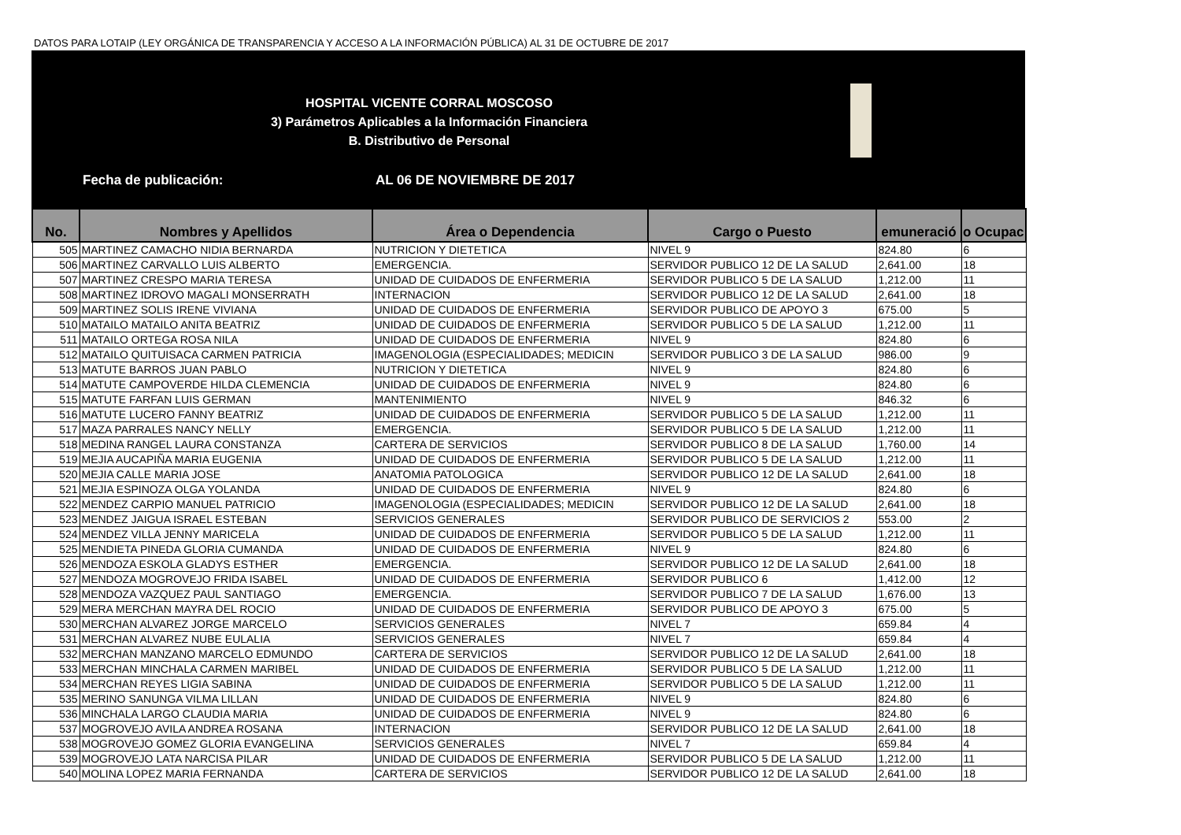DATOS PARA LOTAIP (LEY ORGÁNICA DE TRANSPARENCIA Y ACCESO A LA INFORMACIÓN PÚBLICA) AL 31 DE OCTUBRE DE 2017
HOSPITAL VICENTE CORRAL MOSCOSO
3) Parámetros Aplicables a la Información Financiera
B. Distributivo de Personal
Fecha de publicación: AL 06 DE NOVIEMBRE DE 2017
| No. | Nombres y Apellidos | Área o Dependencia | Cargo o Puesto | emuneració | o Ocupac |
| --- | --- | --- | --- | --- | --- |
| 505 | MARTINEZ CAMACHO NIDIA BERNARDA | NUTRICION Y DIETETICA | NIVEL 9 | 824.80 | 6 |
| 506 | MARTINEZ CARVALLO LUIS ALBERTO | EMERGENCIA. | SERVIDOR PUBLICO 12 DE LA SALUD | 2,641.00 | 18 |
| 507 | MARTINEZ CRESPO MARIA TERESA | UNIDAD DE CUIDADOS DE ENFERMERIA | SERVIDOR PUBLICO 5 DE LA SALUD | 1,212.00 | 11 |
| 508 | MARTINEZ IDROVO MAGALI MONSERRATH | INTERNACION | SERVIDOR PUBLICO 12 DE LA SALUD | 2,641.00 | 18 |
| 509 | MARTINEZ SOLIS IRENE VIVIANA | UNIDAD DE CUIDADOS DE ENFERMERIA | SERVIDOR PUBLICO DE APOYO 3 | 675.00 | 5 |
| 510 | MATAILO MATAILO ANITA BEATRIZ | UNIDAD DE CUIDADOS DE ENFERMERIA | SERVIDOR PUBLICO 5 DE LA SALUD | 1,212.00 | 11 |
| 511 | MATAILO ORTEGA ROSA NILA | UNIDAD DE CUIDADOS DE ENFERMERIA | NIVEL 9 | 824.80 | 6 |
| 512 | MATAILO QUITUISACA CARMEN PATRICIA | IMAGENOLOGIA (ESPECIALIDADES; MEDICIN | SERVIDOR PUBLICO 3 DE LA SALUD | 986.00 | 9 |
| 513 | MATUTE BARROS JUAN PABLO | NUTRICION Y DIETETICA | NIVEL 9 | 824.80 | 6 |
| 514 | MATUTE CAMPOVERDE HILDA CLEMENCIA | UNIDAD DE CUIDADOS DE ENFERMERIA | NIVEL 9 | 824.80 | 6 |
| 515 | MATUTE FARFAN LUIS GERMAN | MANTENIMIENTO | NIVEL 9 | 846.32 | 6 |
| 516 | MATUTE LUCERO FANNY BEATRIZ | UNIDAD DE CUIDADOS DE ENFERMERIA | SERVIDOR PUBLICO 5 DE LA SALUD | 1,212.00 | 11 |
| 517 | MAZA PARRALES NANCY NELLY | EMERGENCIA. | SERVIDOR PUBLICO 5 DE LA SALUD | 1,212.00 | 11 |
| 518 | MEDINA RANGEL LAURA CONSTANZA | CARTERA DE SERVICIOS | SERVIDOR PUBLICO 8 DE LA SALUD | 1,760.00 | 14 |
| 519 | MEJIA AUCAPIÑA MARIA EUGENIA | UNIDAD DE CUIDADOS DE ENFERMERIA | SERVIDOR PUBLICO 5 DE LA SALUD | 1,212.00 | 11 |
| 520 | MEJIA CALLE MARIA JOSE | ANATOMIA PATOLOGICA | SERVIDOR PUBLICO 12 DE LA SALUD | 2,641.00 | 18 |
| 521 | MEJIA ESPINOZA OLGA YOLANDA | UNIDAD DE CUIDADOS DE ENFERMERIA | NIVEL 9 | 824.80 | 6 |
| 522 | MENDEZ CARPIO MANUEL PATRICIO | IMAGENOLOGIA (ESPECIALIDADES; MEDICIN | SERVIDOR PUBLICO 12 DE LA SALUD | 2,641.00 | 18 |
| 523 | MENDEZ JAIGUA ISRAEL ESTEBAN | SERVICIOS GENERALES | SERVIDOR PUBLICO DE SERVICIOS 2 | 553.00 | 2 |
| 524 | MENDEZ VILLA JENNY MARICELA | UNIDAD DE CUIDADOS DE ENFERMERIA | SERVIDOR PUBLICO 5 DE LA SALUD | 1,212.00 | 11 |
| 525 | MENDIETA PINEDA GLORIA CUMANDA | UNIDAD DE CUIDADOS DE ENFERMERIA | NIVEL 9 | 824.80 | 6 |
| 526 | MENDOZA ESKOLA GLADYS ESTHER | EMERGENCIA. | SERVIDOR PUBLICO 12 DE LA SALUD | 2,641.00 | 18 |
| 527 | MENDOZA MOGROVEJO FRIDA ISABEL | UNIDAD DE CUIDADOS DE ENFERMERIA | SERVIDOR PUBLICO 6 | 1,412.00 | 12 |
| 528 | MENDOZA VAZQUEZ PAUL SANTIAGO | EMERGENCIA. | SERVIDOR PUBLICO 7 DE LA SALUD | 1,676.00 | 13 |
| 529 | MERA MERCHAN MAYRA DEL ROCIO | UNIDAD DE CUIDADOS DE ENFERMERIA | SERVIDOR PUBLICO DE APOYO 3 | 675.00 | 5 |
| 530 | MERCHAN ALVAREZ JORGE MARCELO | SERVICIOS GENERALES | NIVEL 7 | 659.84 | 4 |
| 531 | MERCHAN ALVAREZ NUBE EULALIA | SERVICIOS GENERALES | NIVEL 7 | 659.84 | 4 |
| 532 | MERCHAN MANZANO MARCELO EDMUNDO | CARTERA DE SERVICIOS | SERVIDOR PUBLICO 12 DE LA SALUD | 2,641.00 | 18 |
| 533 | MERCHAN MINCHALA CARMEN MARIBEL | UNIDAD DE CUIDADOS DE ENFERMERIA | SERVIDOR PUBLICO 5 DE LA SALUD | 1,212.00 | 11 |
| 534 | MERCHAN REYES LIGIA SABINA | UNIDAD DE CUIDADOS DE ENFERMERIA | SERVIDOR PUBLICO 5 DE LA SALUD | 1,212.00 | 11 |
| 535 | MERINO SANUNGA VILMA LILLAN | UNIDAD DE CUIDADOS DE ENFERMERIA | NIVEL 9 | 824.80 | 6 |
| 536 | MINCHALA LARGO CLAUDIA MARIA | UNIDAD DE CUIDADOS DE ENFERMERIA | NIVEL 9 | 824.80 | 6 |
| 537 | MOGROVEJO AVILA ANDREA ROSANA | INTERNACION | SERVIDOR PUBLICO 12 DE LA SALUD | 2,641.00 | 18 |
| 538 | MOGROVEJO GOMEZ GLORIA EVANGELINA | SERVICIOS GENERALES | NIVEL 7 | 659.84 | 4 |
| 539 | MOGROVEJO LATA NARCISA PILAR | UNIDAD DE CUIDADOS DE ENFERMERIA | SERVIDOR PUBLICO 5 DE LA SALUD | 1,212.00 | 11 |
| 540 | MOLINA LOPEZ MARIA FERNANDA | CARTERA DE SERVICIOS | SERVIDOR PUBLICO 12 DE LA SALUD | 2,641.00 | 18 |